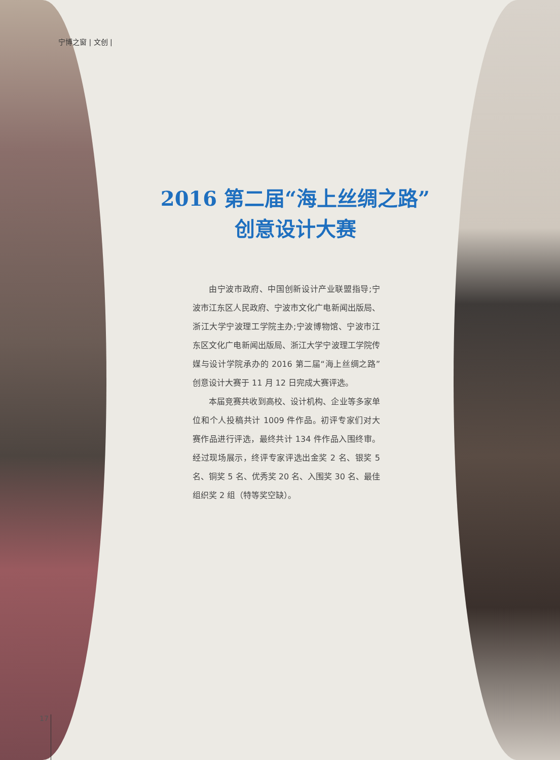宁博之窗 | 文创 |
2016 第二届“海上丝绸之路”
创意设计大赛
由宁波市政府、中国创新设计产业联盟指导;宁波市江东区人民政府、宁波市文化广电新闻出版局、浙江大学宁波理工学院主办;宁波博物馆、宁波市江东区文化广电新闻出版局、浙江大学宁波理工学院传媒与设计学院承办的 2016 第二届“海上丝绸之路”创意设计大赛于 11 月 12 日完成大赛评选。
本届竞赛共收到高校、设计机构、企业等多家单位和个人投稿共计 1009 件作品。初评专家们对大赛作品进行评选，最终共计 134 件作品入围终审。经过现场展示，终评专家评选出金奖 2 名、银奖 5 名、铜奖 5 名、优秀奖 20 名、入围奖 30 名、最佳组织奖 2 组（特等奖空缺）。
17